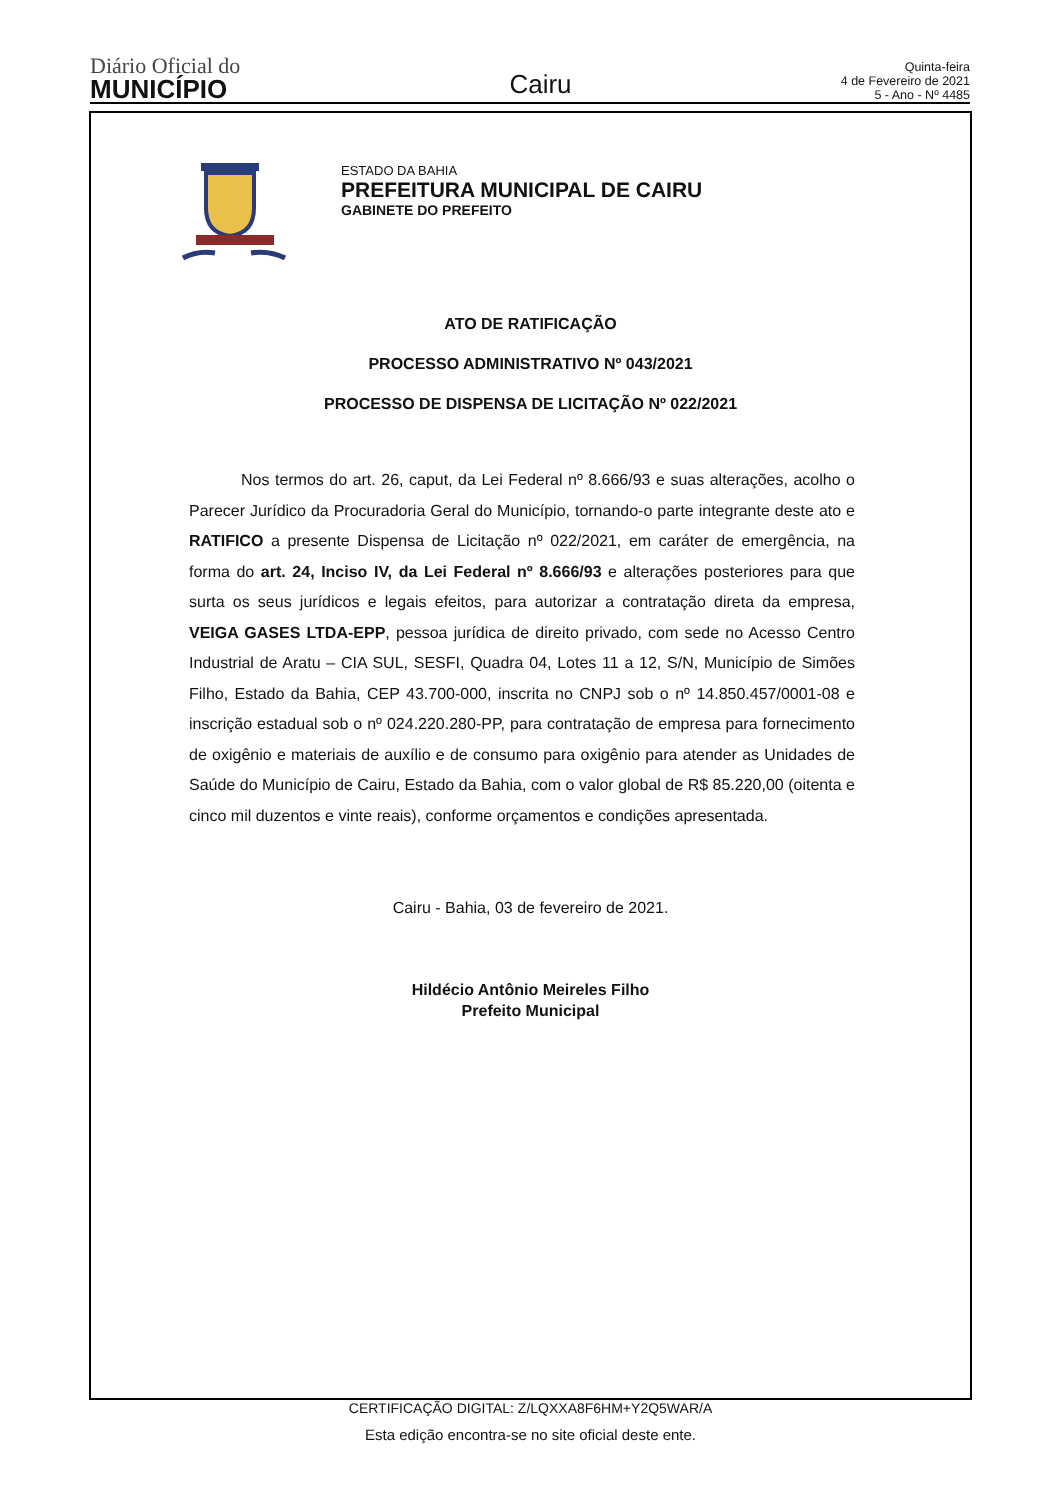Diário Oficial do
MUNICÍPIO
Cairu
Quinta-feira
4 de Fevereiro de 2021
5 - Ano - Nº 4485
ESTADO DA BAHIA
PREFEITURA MUNICIPAL DE CAIRU
GABINETE DO PREFEITO
ATO DE RATIFICAÇÃO
PROCESSO ADMINISTRATIVO Nº 043/2021
PROCESSO DE DISPENSA DE LICITAÇÃO Nº 022/2021
Nos termos do art. 26, caput, da Lei Federal nº 8.666/93 e suas alterações, acolho o Parecer Jurídico da Procuradoria Geral do Município, tornando-o parte integrante deste ato e RATIFICO a presente Dispensa de Licitação nº 022/2021, em caráter de emergência, na forma do art. 24, Inciso IV, da Lei Federal nº 8.666/93 e alterações posteriores para que surta os seus jurídicos e legais efeitos, para autorizar a contratação direta da empresa, VEIGA GASES LTDA-EPP, pessoa jurídica de direito privado, com sede no Acesso Centro Industrial de Aratu – CIA SUL, SESFI, Quadra 04, Lotes 11 a 12, S/N, Município de Simões Filho, Estado da Bahia, CEP 43.700-000, inscrita no CNPJ sob o nº 14.850.457/0001-08 e inscrição estadual sob o nº 024.220.280-PP, para contratação de empresa para fornecimento de oxigênio e materiais de auxílio e de consumo para oxigênio para atender as Unidades de Saúde do Município de Cairu, Estado da Bahia, com o valor global de R$ 85.220,00 (oitenta e cinco mil duzentos e vinte reais), conforme orçamentos e condições apresentada.
Cairu - Bahia, 03 de fevereiro de 2021.
Hildécio Antônio Meireles Filho
Prefeito Municipal
CERTIFICAÇÃO DIGITAL: Z/LQXXA8F6HM+Y2Q5WAR/A
Esta edição encontra-se no site oficial deste ente.